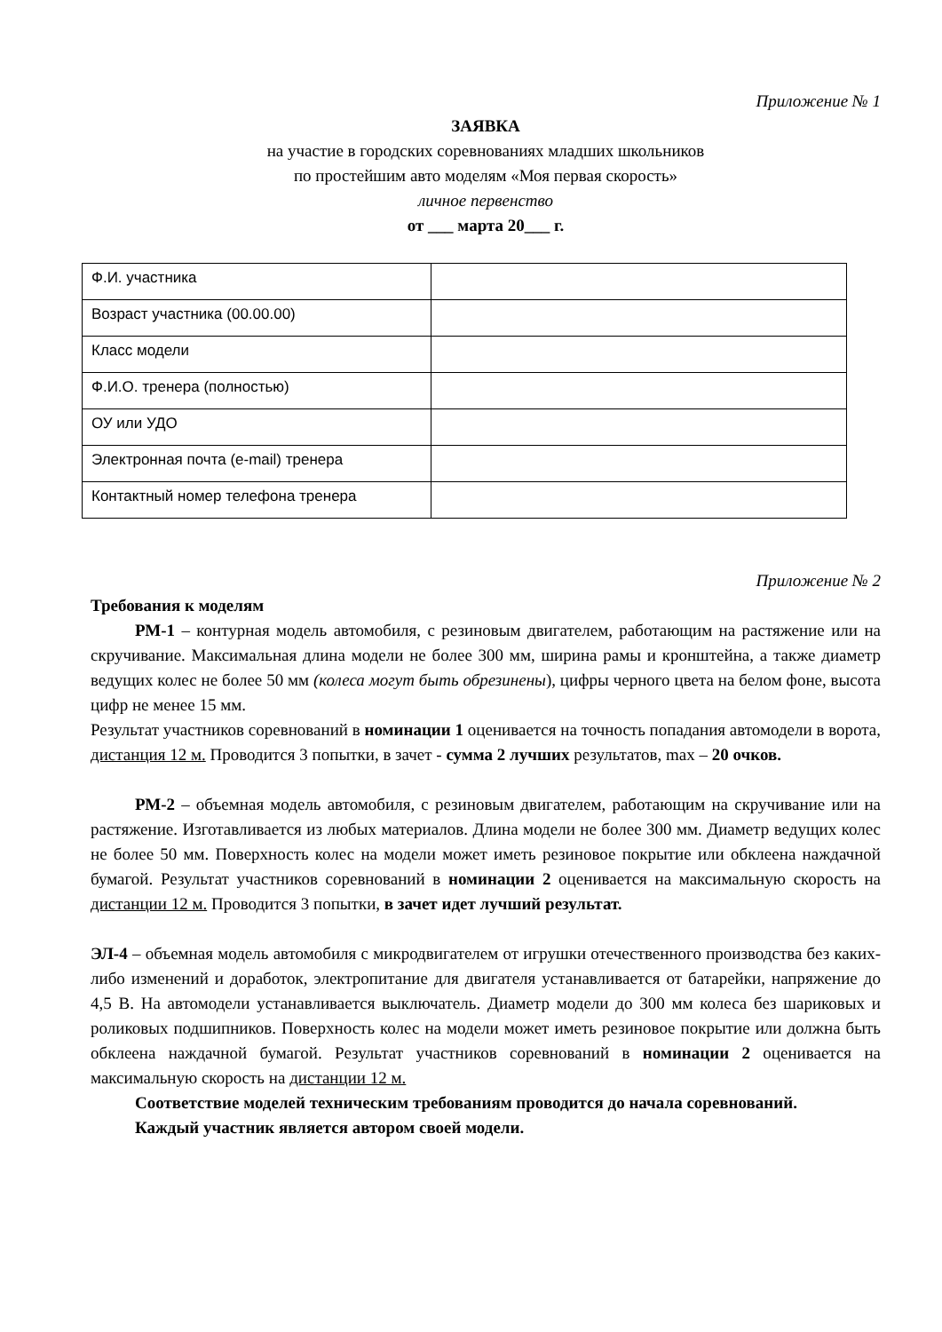Приложение № 1
ЗАЯВКА
на участие в городских соревнованиях младших школьников
по простейшим авто моделям «Моя первая скорость»
личное первенство
от ___ марта 20___ г.
| Ф.И. участника | |
| Возраст участника (00.00.00) | |
| Класс модели | |
| Ф.И.О. тренера (полностью) | |
| ОУ или УДО | |
| Электронная почта (e-mail) тренера | |
| Контактный номер телефона тренера | |
Приложение № 2
Требования к моделям
РМ-1 – контурная модель автомобиля, с резиновым двигателем, работающим на растяжение или на скручивание. Максимальная длина модели не более 300 мм, ширина рамы и кронштейна, а также диаметр ведущих колес не более 50 мм (колеса могут быть обрезинены), цифры черного цвета на белом фоне, высота цифр не менее 15 мм.
Результат участников соревнований в номинации 1 оценивается на точность попадания автомодели в ворота, дистанция 12 м. Проводится 3 попытки, в зачет - сумма 2 лучших результатов, max – 20 очков.
РМ-2 – объемная модель автомобиля, с резиновым двигателем, работающим на скручивание или на растяжение. Изготавливается из любых материалов. Длина модели не более 300 мм. Диаметр ведущих колес не более 50 мм. Поверхность колес на модели может иметь резиновое покрытие или обклеена наждачной бумагой. Результат участников соревнований в номинации 2 оценивается на максимальную скорость на дистанции 12 м. Проводится 3 попытки, в зачет идет лучший результат.
ЭЛ-4 – объемная модель автомобиля с микродвигателем от игрушки отечественного производства без каких-либо изменений и доработок, электропитание для двигателя устанавливается от батарейки, напряжение до 4,5 В. На автомодели устанавливается выключатель. Диаметр модели до 300 мм колеса без шариковых и роликовых подшипников. Поверхность колес на модели может иметь резиновое покрытие или должна быть обклеена наждачной бумагой. Результат участников соревнований в номинации 2 оценивается на максимальную скорость на дистанции 12 м.
Соответствие моделей техническим требованиям проводится до начала соревнований.
Каждый участник является автором своей модели.